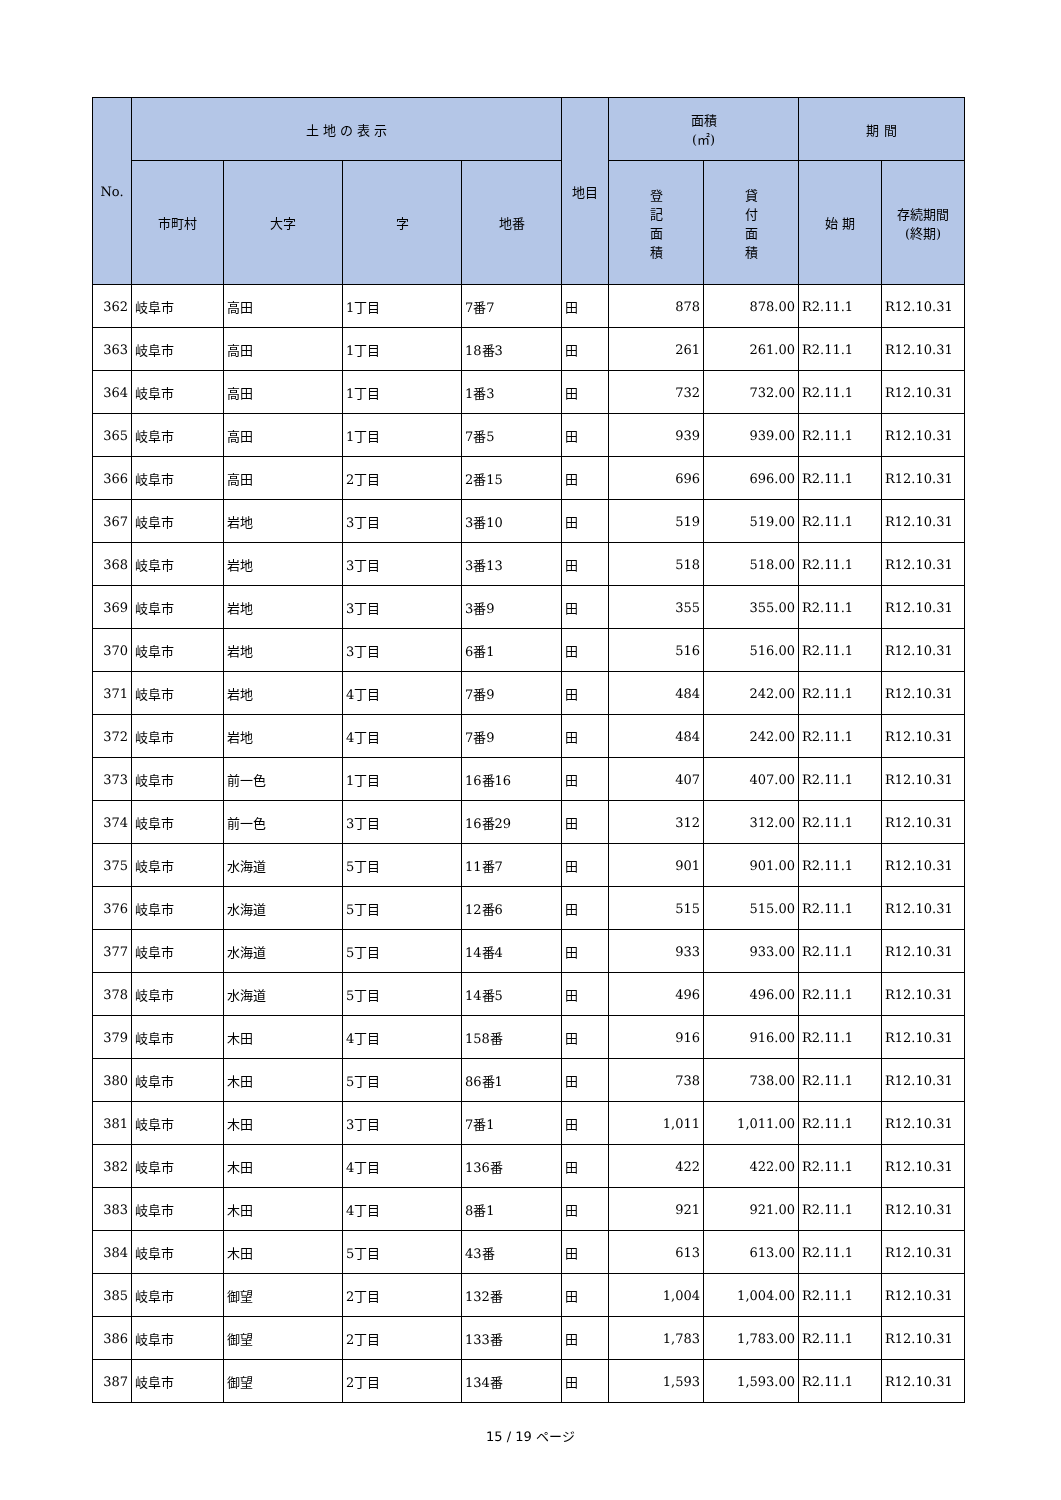| No. | 土 地 の 表 示 | | | | 地目 | 面積 (㎡) | | 期 間 | |
| --- | --- | --- | --- | --- | --- | --- | --- | --- | --- |
| | 市町村 | 大字 | 字 | 地番 | | 登 記 面 積 | 貸 付 面 積 | 始 期 | 存続期間 (終期) |
| 362 | 岐阜市 | 高田 | 1丁目 | 7番7 | 田 | 878 | 878.00 | R2.11.1 | R12.10.31 |
| 363 | 岐阜市 | 高田 | 1丁目 | 18番3 | 田 | 261 | 261.00 | R2.11.1 | R12.10.31 |
| 364 | 岐阜市 | 高田 | 1丁目 | 1番3 | 田 | 732 | 732.00 | R2.11.1 | R12.10.31 |
| 365 | 岐阜市 | 高田 | 1丁目 | 7番5 | 田 | 939 | 939.00 | R2.11.1 | R12.10.31 |
| 366 | 岐阜市 | 高田 | 2丁目 | 2番15 | 田 | 696 | 696.00 | R2.11.1 | R12.10.31 |
| 367 | 岐阜市 | 岩地 | 3丁目 | 3番10 | 田 | 519 | 519.00 | R2.11.1 | R12.10.31 |
| 368 | 岐阜市 | 岩地 | 3丁目 | 3番13 | 田 | 518 | 518.00 | R2.11.1 | R12.10.31 |
| 369 | 岐阜市 | 岩地 | 3丁目 | 3番9 | 田 | 355 | 355.00 | R2.11.1 | R12.10.31 |
| 370 | 岐阜市 | 岩地 | 3丁目 | 6番1 | 田 | 516 | 516.00 | R2.11.1 | R12.10.31 |
| 371 | 岐阜市 | 岩地 | 4丁目 | 7番9 | 田 | 484 | 242.00 | R2.11.1 | R12.10.31 |
| 372 | 岐阜市 | 岩地 | 4丁目 | 7番9 | 田 | 484 | 242.00 | R2.11.1 | R12.10.31 |
| 373 | 岐阜市 | 前一色 | 1丁目 | 16番16 | 田 | 407 | 407.00 | R2.11.1 | R12.10.31 |
| 374 | 岐阜市 | 前一色 | 3丁目 | 16番29 | 田 | 312 | 312.00 | R2.11.1 | R12.10.31 |
| 375 | 岐阜市 | 水海道 | 5丁目 | 11番7 | 田 | 901 | 901.00 | R2.11.1 | R12.10.31 |
| 376 | 岐阜市 | 水海道 | 5丁目 | 12番6 | 田 | 515 | 515.00 | R2.11.1 | R12.10.31 |
| 377 | 岐阜市 | 水海道 | 5丁目 | 14番4 | 田 | 933 | 933.00 | R2.11.1 | R12.10.31 |
| 378 | 岐阜市 | 水海道 | 5丁目 | 14番5 | 田 | 496 | 496.00 | R2.11.1 | R12.10.31 |
| 379 | 岐阜市 | 木田 | 4丁目 | 158番 | 田 | 916 | 916.00 | R2.11.1 | R12.10.31 |
| 380 | 岐阜市 | 木田 | 5丁目 | 86番1 | 田 | 738 | 738.00 | R2.11.1 | R12.10.31 |
| 381 | 岐阜市 | 木田 | 3丁目 | 7番1 | 田 | 1,011 | 1,011.00 | R2.11.1 | R12.10.31 |
| 382 | 岐阜市 | 木田 | 4丁目 | 136番 | 田 | 422 | 422.00 | R2.11.1 | R12.10.31 |
| 383 | 岐阜市 | 木田 | 4丁目 | 8番1 | 田 | 921 | 921.00 | R2.11.1 | R12.10.31 |
| 384 | 岐阜市 | 木田 | 5丁目 | 43番 | 田 | 613 | 613.00 | R2.11.1 | R12.10.31 |
| 385 | 岐阜市 | 御望 | 2丁目 | 132番 | 田 | 1,004 | 1,004.00 | R2.11.1 | R12.10.31 |
| 386 | 岐阜市 | 御望 | 2丁目 | 133番 | 田 | 1,783 | 1,783.00 | R2.11.1 | R12.10.31 |
| 387 | 岐阜市 | 御望 | 2丁目 | 134番 | 田 | 1,593 | 1,593.00 | R2.11.1 | R12.10.31 |
15 / 19 ページ